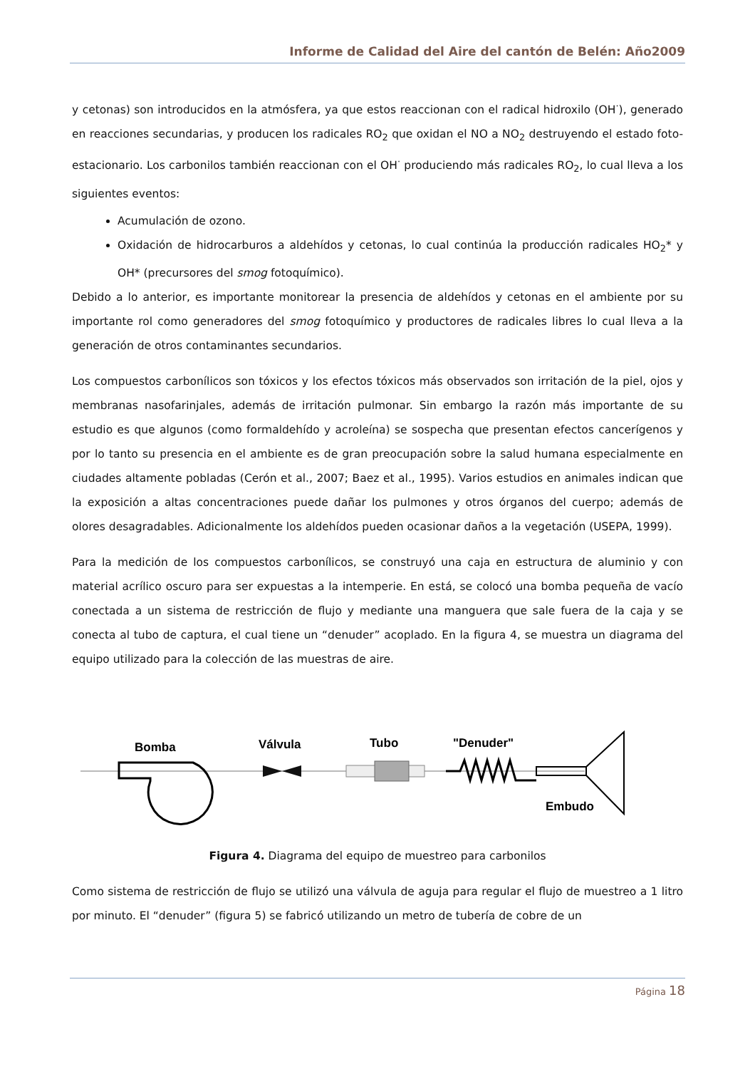Informe de Calidad del Aire del cantón de Belén: Año2009
y cetonas) son introducidos en la atmósfera, ya que estos reaccionan con el radical hidroxilo (OH<sup>·</sup>), generado en reacciones secundarias, y producen los radicales RO<sub>2</sub> que oxidan el NO a NO<sub>2</sub> destruyendo el estado foto-estacionario. Los carbonilos también reaccionan con el OH<sup>·</sup> produciendo más radicales RO<sub>2</sub>, lo cual lleva a los siguientes eventos:
Acumulación de ozono.
Oxidación de hidrocarburos a aldehídos y cetonas, lo cual continúa la producción radicales HO<sub>2</sub>* y OH* (precursores del smog fotoquímico).
Debido a lo anterior, es importante monitorear la presencia de aldehídos y cetonas en el ambiente por su importante rol como generadores del smog fotoquímico y productores de radicales libres lo cual lleva a la generación de otros contaminantes secundarios.
Los compuestos carbonílicos son tóxicos y los efectos tóxicos más observados son irritación de la piel, ojos y membranas nasofarinjales, además de irritación pulmonar. Sin embargo la razón más importante de su estudio es que algunos (como formaldehído y acroleína) se sospecha que presentan efectos cancerígenos y por lo tanto su presencia en el ambiente es de gran preocupación sobre la salud humana especialmente en ciudades altamente pobladas (Cerón et al., 2007; Baez et al., 1995). Varios estudios en animales indican que la exposición a altas concentraciones puede dañar los pulmones y otros órganos del cuerpo; además de olores desagradables. Adicionalmente los aldehídos pueden ocasionar daños a la vegetación (USEPA, 1999).
Para la medición de los compuestos carbonílicos, se construyó una caja en estructura de aluminio y con material acrílico oscuro para ser expuestas a la intemperie. En está, se colocó una bomba pequeña de vacío conectada a un sistema de restricción de flujo y mediante una manguera que sale fuera de la caja y se conecta al tubo de captura, el cual tiene un “denuder” acoplado. En la figura 4, se muestra un diagrama del equipo utilizado para la colección de las muestras de aire.
Bomba
Válvula
Tubo
"Denuder"
Embudo
Figura 4. Diagrama del equipo de muestreo para carbonilos
Como sistema de restricción de flujo se utilizó una válvula de aguja para regular el flujo de muestreo a 1 litro por minuto. El “denuder” (figura 5) se fabricó utilizando un metro de tubería de cobre de un
Página 18